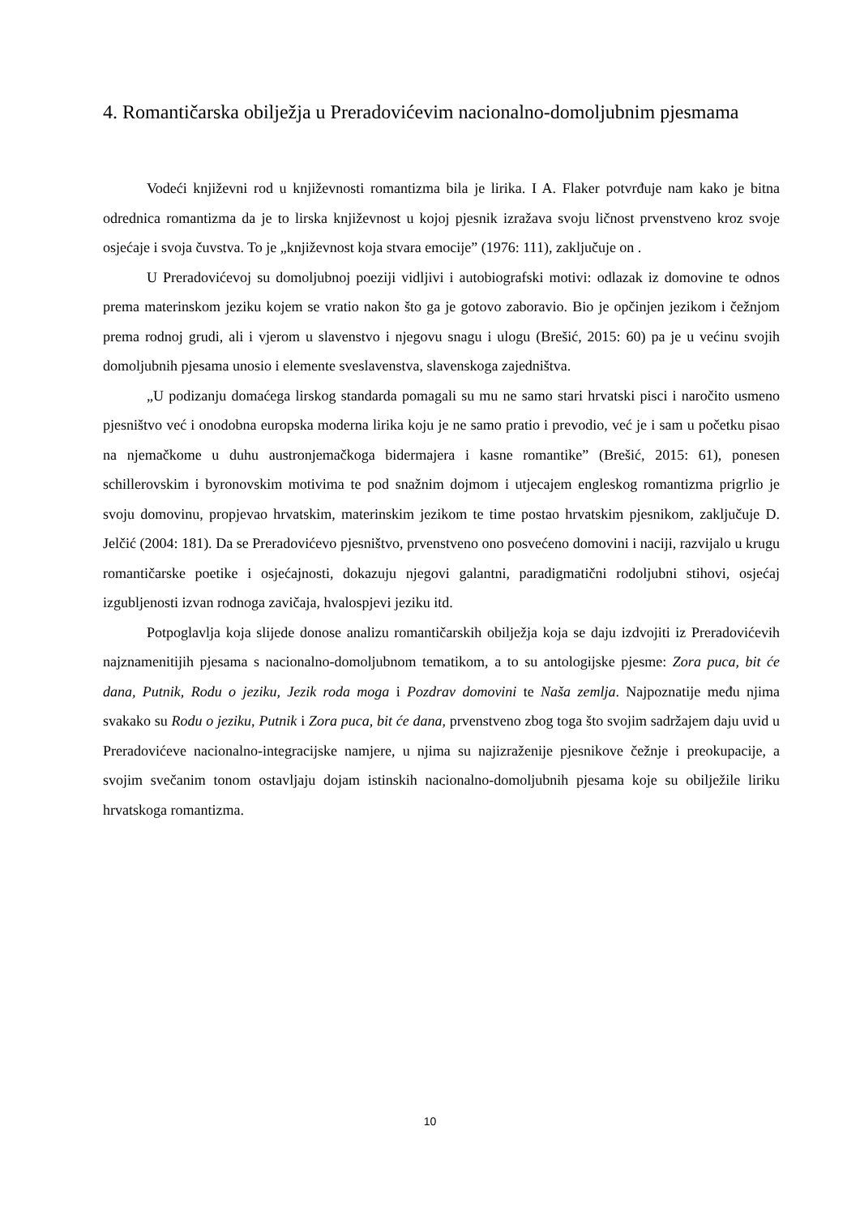4. Romantičarska obilježja u Preradovićevim nacionalno-domoljubnim pjesmama
Vodeći književni rod u književnosti romantizma bila je lirika. I A. Flaker potvrđuje nam kako je bitna odrednica romantizma da je to lirska književnost u kojoj pjesnik izražava svoju ličnost prvenstveno kroz svoje osjećaje i svoja čuvstva. To je „književnost koja stvara emocije” (1976: 111), zaključuje on .
U Preradovićevoj su domoljubnoj poeziji vidljivi i autobiografski motivi: odlazak iz domovine te odnos prema materinskom jeziku kojem se vratio nakon što ga je gotovo zaboravio. Bio je opčinjen jezikom i čežnjom prema rodnoj grudi, ali i vjerom u slavenstvo i njegovu snagu i ulogu (Brešić, 2015: 60) pa je u većinu svojih domoljubnih pjesama unosio i elemente sveslavenstva, slavenskoga zajedništva.
„U podizanju domaćega lirskog standarda pomagali su mu ne samo stari hrvatski pisci i naročito usmeno pjesništvo već i onodobna europska moderna lirika koju je ne samo pratio i prevodio, već je i sam u početku pisao na njemačkome u duhu austronjemačkoga bidermajera i kasne romantike” (Brešić, 2015: 61), ponesen schillerovskim i byronovskim motivima te pod snažnim dojmom i utjecajem engleskog romantizma prigrlio je svoju domovinu, propjevao hrvatskim, materinskim jezikom te time postao hrvatskim pjesnikom, zaključuje D. Jelčić (2004: 181). Da se Preradovićevo pjesništvo, prvenstveno ono posvećeno domovini i naciji, razvijalo u krugu romantičarske poetike i osjećajnosti, dokazuju njegovi galantni, paradigmatični rodoljubni stihovi, osjećaj izgubljenosti izvan rodnoga zavičaja, hvalospjevi jeziku itd.
Potpoglavlja koja slijede donose analizu romantičarskih obilježja koja se daju izdvojiti iz Preradovićevih najznamenitijih pjesama s nacionalno-domoljubnom tematikom, a to su antologijske pjesme: Zora puca, bit će dana, Putnik, Rodu o jeziku, Jezik roda moga i Pozdrav domovini te Naša zemlja. Najpoznatije među njima svakako su Rodu o jeziku, Putnik i Zora puca, bit će dana, prvenstveno zbog toga što svojim sadržajem daju uvid u Preradovićeve nacionalno-integracijske namjere, u njima su najizraženije pjesnikove čežnje i preokupacije, a svojim svečanim tonom ostavljaju dojam istinskih nacionalno-domoljubnih pjesama koje su obilježile liriku hrvatskoga romantizma.
10